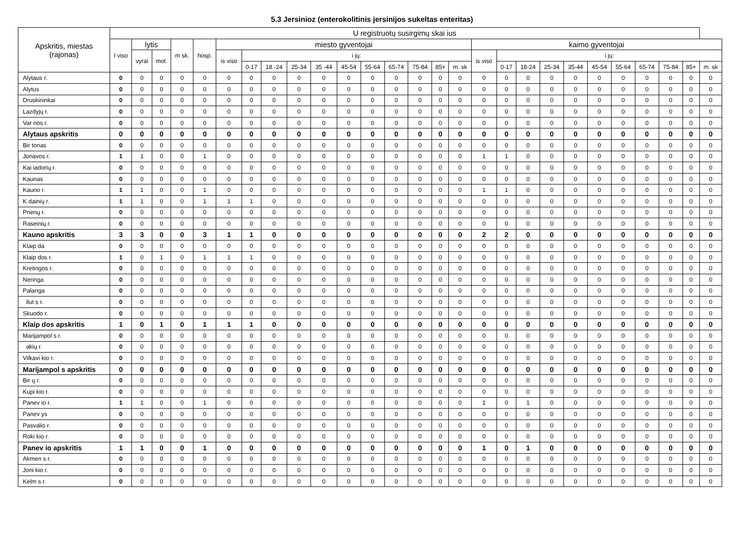5.3 Jersinioz (enterokolitinis jersinijos sukeltas enteritas)
| Apskritis, miestas (rajonas) | U registruotų susirgimų skai ius | | | | | | | | | | | | | | | | | | | | | | | | | | |
| --- | --- | --- | --- | --- | --- | --- | --- | --- | --- | --- | --- | --- | --- | --- | --- | --- | --- | --- | --- | --- | --- | --- | --- | --- | --- | --- | --- |
| | I viso | lytis | | m sk. | hosp. | miesto gyventojai | | | | | | | | | | | kaimo gyventojai | | | | | | | | | | |
| | | vyrai | mot. | | | is viso | i jų: | | | | | | | | | | is viso | i jų: | | | | | | | | | |
| | | | | | | | 0-17 | 18 -24 | 25-34 | 35 -44 | 45-54 | 55-64 | 65-74 | 75-84 | 85+ | m. sk | | 0-17 | 18-24 | 25-34 | 35-44 | 45-54 | 55-64 | 65-74 | 75-84 | 85+ | m. sk |
| Alytaus r. | 0 | 0 | 0 | 0 | 0 | 0 | 0 | 0 | 0 | 0 | 0 | 0 | 0 | 0 | 0 | 0 | 0 | 0 | 0 | 0 | 0 | 0 | 0 | 0 | 0 | 0 | 0 |
| Alytus | 0 | 0 | 0 | 0 | 0 | 0 | 0 | 0 | 0 | 0 | 0 | 0 | 0 | 0 | 0 | 0 | 0 | 0 | 0 | 0 | 0 | 0 | 0 | 0 | 0 | 0 | 0 |
| Druskininkai | 0 | 0 | 0 | 0 | 0 | 0 | 0 | 0 | 0 | 0 | 0 | 0 | 0 | 0 | 0 | 0 | 0 | 0 | 0 | 0 | 0 | 0 | 0 | 0 | 0 | 0 | 0 |
| Lazdyjų r. | 0 | 0 | 0 | 0 | 0 | 0 | 0 | 0 | 0 | 0 | 0 | 0 | 0 | 0 | 0 | 0 | 0 | 0 | 0 | 0 | 0 | 0 | 0 | 0 | 0 | 0 | 0 |
| Var nos r. | 0 | 0 | 0 | 0 | 0 | 0 | 0 | 0 | 0 | 0 | 0 | 0 | 0 | 0 | 0 | 0 | 0 | 0 | 0 | 0 | 0 | 0 | 0 | 0 | 0 | 0 | 0 |
| Alytaus apskritis | 0 | 0 | 0 | 0 | 0 | 0 | 0 | 0 | 0 | 0 | 0 | 0 | 0 | 0 | 0 | 0 | 0 | 0 | 0 | 0 | 0 | 0 | 0 | 0 | 0 | 0 | 0 |
| Bir tonas | 0 | 0 | 0 | 0 | 0 | 0 | 0 | 0 | 0 | 0 | 0 | 0 | 0 | 0 | 0 | 0 | 0 | 0 | 0 | 0 | 0 | 0 | 0 | 0 | 0 | 0 | 0 |
| Jonavos r. | 1 | 1 | 0 | 0 | 1 | 0 | 0 | 0 | 0 | 0 | 0 | 0 | 0 | 0 | 0 | 0 | 1 | 1 | 0 | 0 | 0 | 0 | 0 | 0 | 0 | 0 | 0 |
| Kai iadorių r. | 0 | 0 | 0 | 0 | 0 | 0 | 0 | 0 | 0 | 0 | 0 | 0 | 0 | 0 | 0 | 0 | 0 | 0 | 0 | 0 | 0 | 0 | 0 | 0 | 0 | 0 | 0 |
| Kaunas | 0 | 0 | 0 | 0 | 0 | 0 | 0 | 0 | 0 | 0 | 0 | 0 | 0 | 0 | 0 | 0 | 0 | 0 | 0 | 0 | 0 | 0 | 0 | 0 | 0 | 0 | 0 |
| Kauno r. | 1 | 1 | 0 | 0 | 1 | 0 | 0 | 0 | 0 | 0 | 0 | 0 | 0 | 0 | 0 | 0 | 1 | 1 | 0 | 0 | 0 | 0 | 0 | 0 | 0 | 0 | 0 |
| K dainių r. | 1 | 1 | 0 | 0 | 1 | 1 | 1 | 0 | 0 | 0 | 0 | 0 | 0 | 0 | 0 | 0 | 0 | 0 | 0 | 0 | 0 | 0 | 0 | 0 | 0 | 0 | 0 |
| Prienų r. | 0 | 0 | 0 | 0 | 0 | 0 | 0 | 0 | 0 | 0 | 0 | 0 | 0 | 0 | 0 | 0 | 0 | 0 | 0 | 0 | 0 | 0 | 0 | 0 | 0 | 0 | 0 |
| Raseinių r. | 0 | 0 | 0 | 0 | 0 | 0 | 0 | 0 | 0 | 0 | 0 | 0 | 0 | 0 | 0 | 0 | 0 | 0 | 0 | 0 | 0 | 0 | 0 | 0 | 0 | 0 | 0 |
| Kauno apskritis | 3 | 3 | 0 | 0 | 3 | 1 | 1 | 0 | 0 | 0 | 0 | 0 | 0 | 0 | 0 | 0 | 2 | 2 | 0 | 0 | 0 | 0 | 0 | 0 | 0 | 0 | 0 |
| Klaip da | 0 | 0 | 0 | 0 | 0 | 0 | 0 | 0 | 0 | 0 | 0 | 0 | 0 | 0 | 0 | 0 | 0 | 0 | 0 | 0 | 0 | 0 | 0 | 0 | 0 | 0 | 0 |
| Klaip dos r. | 1 | 0 | 1 | 0 | 1 | 1 | 1 | 0 | 0 | 0 | 0 | 0 | 0 | 0 | 0 | 0 | 0 | 0 | 0 | 0 | 0 | 0 | 0 | 0 | 0 | 0 | 0 |
| Kretingos r. | 0 | 0 | 0 | 0 | 0 | 0 | 0 | 0 | 0 | 0 | 0 | 0 | 0 | 0 | 0 | 0 | 0 | 0 | 0 | 0 | 0 | 0 | 0 | 0 | 0 | 0 | 0 |
| Neringa | 0 | 0 | 0 | 0 | 0 | 0 | 0 | 0 | 0 | 0 | 0 | 0 | 0 | 0 | 0 | 0 | 0 | 0 | 0 | 0 | 0 | 0 | 0 | 0 | 0 | 0 | 0 |
| Palanga | 0 | 0 | 0 | 0 | 0 | 0 | 0 | 0 | 0 | 0 | 0 | 0 | 0 | 0 | 0 | 0 | 0 | 0 | 0 | 0 | 0 | 0 | 0 | 0 | 0 | 0 | 0 |
| ilut s r. | 0 | 0 | 0 | 0 | 0 | 0 | 0 | 0 | 0 | 0 | 0 | 0 | 0 | 0 | 0 | 0 | 0 | 0 | 0 | 0 | 0 | 0 | 0 | 0 | 0 | 0 | 0 |
| Skuodo r. | 0 | 0 | 0 | 0 | 0 | 0 | 0 | 0 | 0 | 0 | 0 | 0 | 0 | 0 | 0 | 0 | 0 | 0 | 0 | 0 | 0 | 0 | 0 | 0 | 0 | 0 | 0 |
| Klaip dos apskritis | 1 | 0 | 1 | 0 | 1 | 1 | 1 | 0 | 0 | 0 | 0 | 0 | 0 | 0 | 0 | 0 | 0 | 0 | 0 | 0 | 0 | 0 | 0 | 0 | 0 | 0 | 0 |
| Marijampol s r. | 0 | 0 | 0 | 0 | 0 | 0 | 0 | 0 | 0 | 0 | 0 | 0 | 0 | 0 | 0 | 0 | 0 | 0 | 0 | 0 | 0 | 0 | 0 | 0 | 0 | 0 | 0 |
| akių r. | 0 | 0 | 0 | 0 | 0 | 0 | 0 | 0 | 0 | 0 | 0 | 0 | 0 | 0 | 0 | 0 | 0 | 0 | 0 | 0 | 0 | 0 | 0 | 0 | 0 | 0 | 0 |
| Vilkavi kio r. | 0 | 0 | 0 | 0 | 0 | 0 | 0 | 0 | 0 | 0 | 0 | 0 | 0 | 0 | 0 | 0 | 0 | 0 | 0 | 0 | 0 | 0 | 0 | 0 | 0 | 0 | 0 |
| Marijampol s apskritis | 0 | 0 | 0 | 0 | 0 | 0 | 0 | 0 | 0 | 0 | 0 | 0 | 0 | 0 | 0 | 0 | 0 | 0 | 0 | 0 | 0 | 0 | 0 | 0 | 0 | 0 | 0 |
| Bir ų r. | 0 | 0 | 0 | 0 | 0 | 0 | 0 | 0 | 0 | 0 | 0 | 0 | 0 | 0 | 0 | 0 | 0 | 0 | 0 | 0 | 0 | 0 | 0 | 0 | 0 | 0 | 0 |
| Kupi kio r. | 0 | 0 | 0 | 0 | 0 | 0 | 0 | 0 | 0 | 0 | 0 | 0 | 0 | 0 | 0 | 0 | 0 | 0 | 0 | 0 | 0 | 0 | 0 | 0 | 0 | 0 | 0 |
| Panev io r. | 1 | 1 | 0 | 0 | 1 | 0 | 0 | 0 | 0 | 0 | 0 | 0 | 0 | 0 | 0 | 0 | 1 | 0 | 1 | 0 | 0 | 0 | 0 | 0 | 0 | 0 | 0 |
| Panev ys | 0 | 0 | 0 | 0 | 0 | 0 | 0 | 0 | 0 | 0 | 0 | 0 | 0 | 0 | 0 | 0 | 0 | 0 | 0 | 0 | 0 | 0 | 0 | 0 | 0 | 0 | 0 |
| Pasvalio r. | 0 | 0 | 0 | 0 | 0 | 0 | 0 | 0 | 0 | 0 | 0 | 0 | 0 | 0 | 0 | 0 | 0 | 0 | 0 | 0 | 0 | 0 | 0 | 0 | 0 | 0 | 0 |
| Roki kio r. | 0 | 0 | 0 | 0 | 0 | 0 | 0 | 0 | 0 | 0 | 0 | 0 | 0 | 0 | 0 | 0 | 0 | 0 | 0 | 0 | 0 | 0 | 0 | 0 | 0 | 0 | 0 |
| Panev io apskritis | 1 | 1 | 0 | 0 | 1 | 0 | 0 | 0 | 0 | 0 | 0 | 0 | 0 | 0 | 0 | 0 | 1 | 0 | 1 | 0 | 0 | 0 | 0 | 0 | 0 | 0 | 0 |
| Akmen s r. | 0 | 0 | 0 | 0 | 0 | 0 | 0 | 0 | 0 | 0 | 0 | 0 | 0 | 0 | 0 | 0 | 0 | 0 | 0 | 0 | 0 | 0 | 0 | 0 | 0 | 0 | 0 |
| Joni kio r. | 0 | 0 | 0 | 0 | 0 | 0 | 0 | 0 | 0 | 0 | 0 | 0 | 0 | 0 | 0 | 0 | 0 | 0 | 0 | 0 | 0 | 0 | 0 | 0 | 0 | 0 | 0 |
| Kelm s r. | 0 | 0 | 0 | 0 | 0 | 0 | 0 | 0 | 0 | 0 | 0 | 0 | 0 | 0 | 0 | 0 | 0 | 0 | 0 | 0 | 0 | 0 | 0 | 0 | 0 | 0 | 0 |